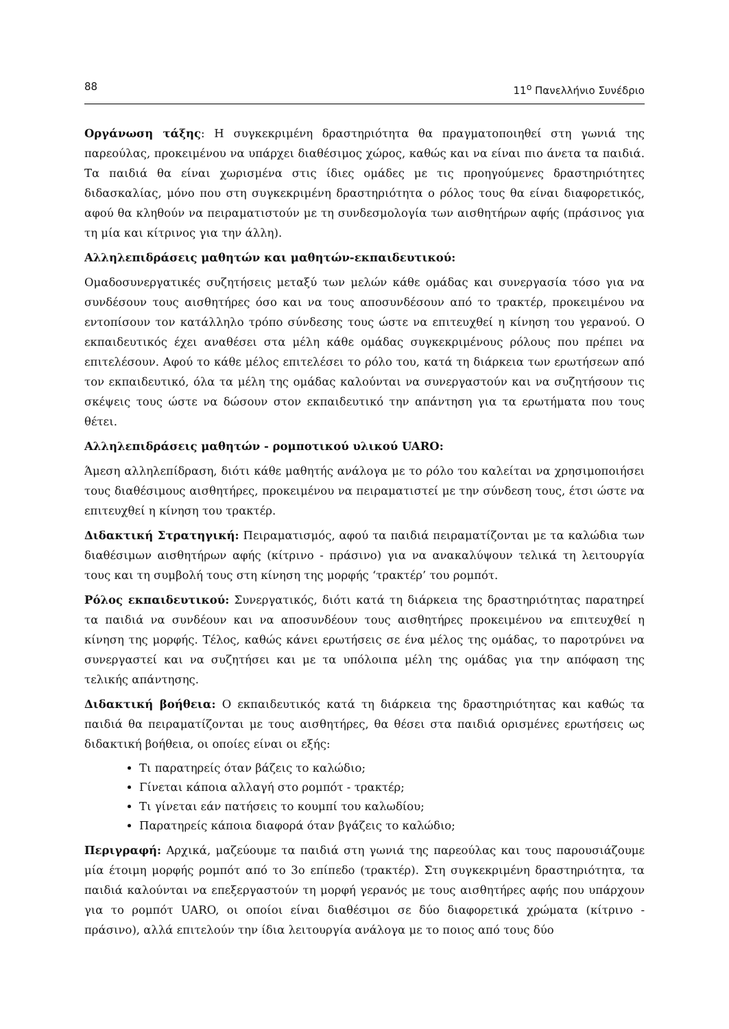88 11<sup>ο</sup> Πανελλήνιο Συνέδριο
Οργάνωση τάξης: Η συγκεκριμένη δραστηριότητα θα πραγματοποιηθεί στη γωνιά της παρεούλας, προκειμένου να υπάρχει διαθέσιμος χώρος, καθώς και να είναι πιο άνετα τα παιδιά. Τα παιδιά θα είναι χωρισμένα στις ίδιες ομάδες με τις προηγούμενες δραστηριότητες διδασκαλίας, μόνο που στη συγκεκριμένη δραστηριότητα ο ρόλος τους θα είναι διαφορετικός, αφού θα κληθούν να πειραματιστούν με τη συνδεσμολογία των αισθητήρων αφής (πράσινος για τη μία και κίτρινος για την άλλη).
Αλληλεπιδράσεις μαθητών και μαθητών-εκπαιδευτικού:
Ομαδοσυνεργατικές συζητήσεις μεταξύ των μελών κάθε ομάδας και συνεργασία τόσο για να συνδέσουν τους αισθητήρες όσο και να τους αποσυνδέσουν από το τρακτέρ, προκειμένου να εντοπίσουν τον κατάλληλο τρόπο σύνδεσης τους ώστε να επιτευχθεί η κίνηση του γερανού. Ο εκπαιδευτικός έχει αναθέσει στα μέλη κάθε ομάδας συγκεκριμένους ρόλους που πρέπει να επιτελέσουν. Αφού το κάθε μέλος επιτελέσει το ρόλο του, κατά τη διάρκεια των ερωτήσεων από τον εκπαιδευτικό, όλα τα μέλη της ομάδας καλούνται να συνεργαστούν και να συζητήσουν τις σκέψεις τους ώστε να δώσουν στον εκπαιδευτικό την απάντηση για τα ερωτήματα που τους θέτει.
Αλληλεπιδράσεις μαθητών - ρομποτικού υλικού UARO:
Άμεση αλληλεπίδραση, διότι κάθε μαθητής ανάλογα με το ρόλο του καλείται να χρησιμοποιήσει τους διαθέσιμους αισθητήρες, προκειμένου να πειραματιστεί με την σύνδεση τους, έτσι ώστε να επιτευχθεί η κίνηση του τρακτέρ.
Διδακτική Στρατηγική: Πειραματισμός, αφού τα παιδιά πειραματίζονται με τα καλώδια των διαθέσιμων αισθητήρων αφής (κίτρινο - πράσινο) για να ανακαλύψουν τελικά τη λειτουργία τους και τη συμβολή τους στη κίνηση της μορφής ‘τρακτέρ’ του ρομπότ.
Ρόλος εκπαιδευτικού: Συνεργατικός, διότι κατά τη διάρκεια της δραστηριότητας παρατηρεί τα παιδιά να συνδέουν και να αποσυνδέουν τους αισθητήρες προκειμένου να επιτευχθεί η κίνηση της μορφής. Τέλος, καθώς κάνει ερωτήσεις σε ένα μέλος της ομάδας, το παροτρύνει να συνεργαστεί και να συζητήσει και με τα υπόλοιπα μέλη της ομάδας για την απόφαση της τελικής απάντησης.
Διδακτική βοήθεια: Ο εκπαιδευτικός κατά τη διάρκεια της δραστηριότητας και καθώς τα παιδιά θα πειραματίζονται με τους αισθητήρες, θα θέσει στα παιδιά ορισμένες ερωτήσεις ως διδακτική βοήθεια, οι οποίες είναι οι εξής:
Τι παρατηρείς όταν βάζεις το καλώδιο;
Γίνεται κάποια αλλαγή στο ρομπότ - τρακτέρ;
Τι γίνεται εάν πατήσεις το κουμπί του καλωδίου;
Παρατηρείς κάποια διαφορά όταν βγάζεις το καλώδιο;
Περιγραφή: Αρχικά, μαζεύουμε τα παιδιά στη γωνιά της παρεούλας και τους παρουσιάζουμε μία έτοιμη μορφής ρομπότ από το 3ο επίπεδο (τρακτέρ). Στη συγκεκριμένη δραστηριότητα, τα παιδιά καλούνται να επεξεργαστούν τη μορφή γερανός με τους αισθητήρες αφής που υπάρχουν για το ρομπότ UARO, οι οποίοι είναι διαθέσιμοι σε δύο διαφορετικά χρώματα (κίτρινο - πράσινο), αλλά επιτελούν την ίδια λειτουργία ανάλογα με το ποιος από τους δύο